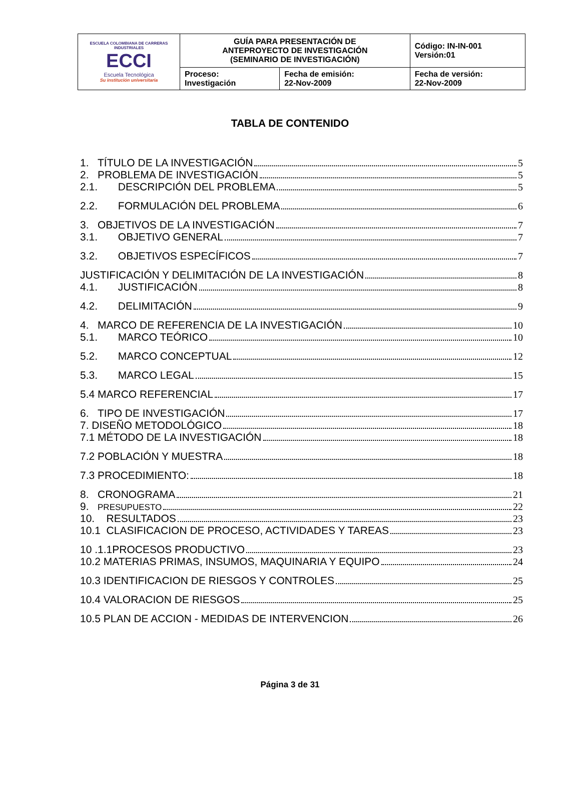| ESCUELA COLOMBIANA DE CARRERAS INDUSTRIALES ECCI Escuela Tecnológica Su institución universitaria | GUÍA PARA PRESENTACIÓN DE ANTEPROYECTO DE INVESTIGACIÓN (SEMINARIO DE INVESTIGACIÓN) | | Código: IN-IN-001 Versión:01 |
| | Proceso: Investigación | Fecha de emisión: 22-Nov-2009 | Fecha de versión: 22-Nov-2009 |
TABLA DE CONTENIDO
1. TÍTULO DE LA INVESTIGACIÓN 5
2. PROBLEMA DE INVESTIGACIÓN 5
2.1. DESCRIPCIÓN DEL PROBLEMA 5
2.2. FORMULACIÓN DEL PROBLEMA 6
3. OBJETIVOS DE LA INVESTIGACIÓN 7
3.1. OBJETIVO GENERAL 7
3.2. OBJETIVOS ESPECÍFICOS 7
JUSTIFICACIÓN Y DELIMITACIÓN DE LA INVESTIGACIÓN 8
4.1. JUSTIFICACIÓN 8
4.2. DELIMITACIÓN 9
4. MARCO DE REFERENCIA DE LA INVESTIGACIÓN 10
5.1. MARCO TEÓRICO 10
5.2. MARCO CONCEPTUAL 12
5.3. MARCO LEGAL 15
5.4 MARCO REFERENCIAL 17
6. TIPO DE INVESTIGACIÓN 17
7. DISEÑO METODOLÓGICO 18
7.1 MÉTODO DE LA INVESTIGACIÓN 18
7.2 POBLACIÓN Y MUESTRA 18
7.3 PROCEDIMIENTO: 18
8. CRONOGRAMA 21
9. PRESUPUESTO 22
10. RESULTADOS 23
10.1 CLASIFICACION DE PROCESO, ACTIVIDADES Y TAREAS 23
10 .1.1PROCESOS PRODUCTIVO 23
10.2 MATERIAS PRIMAS, INSUMOS, MAQUINARIA Y EQUIPO 24
10.3 IDENTIFICACION DE RIESGOS Y CONTROLES 25
10.4 VALORACION DE RIESGOS 25
10.5 PLAN DE ACCION - MEDIDAS DE INTERVENCION 26
Página 3 de 31